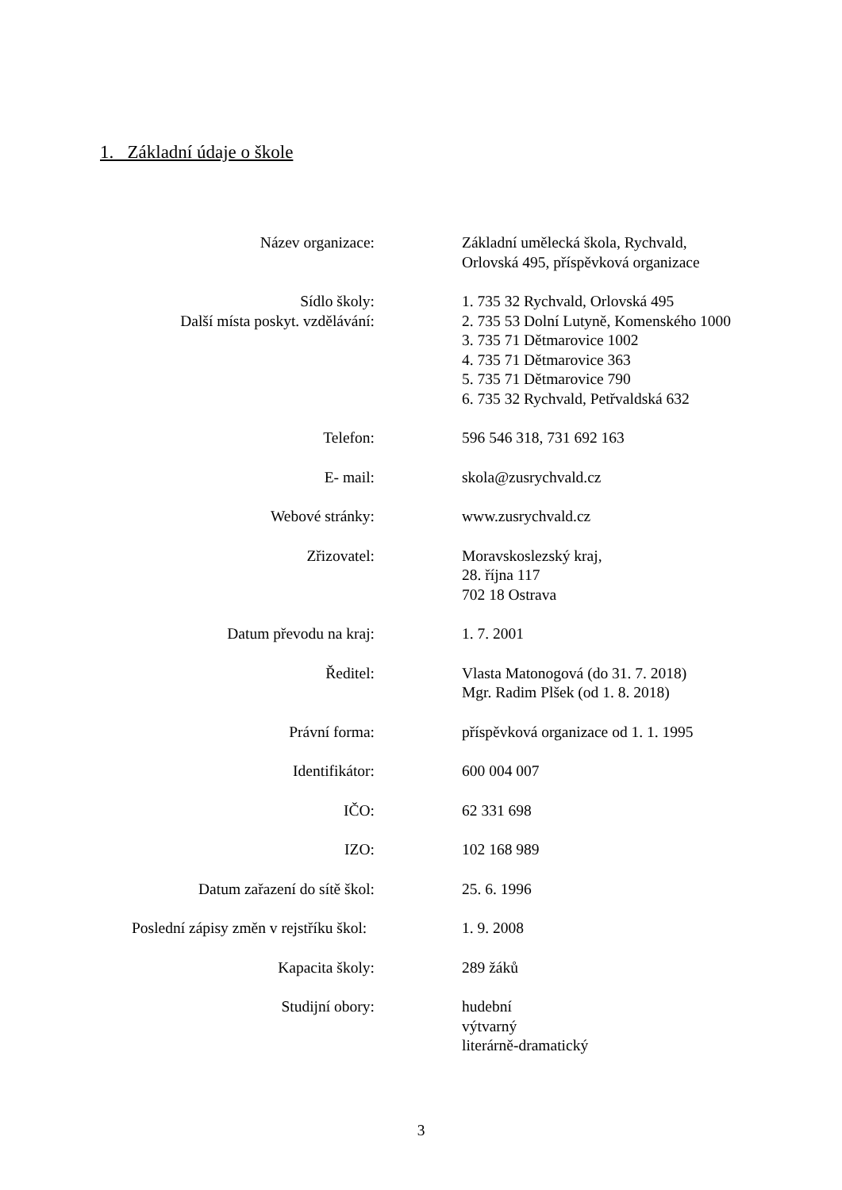1. Základní údaje o škole
Název organizace: Základní umělecká škola, Rychvald,
Orlovská 495, příspěvková organizace
Sídlo školy:
Další místa poskyt. vzdělávání:
1. 735 32 Rychvald, Orlovská 495
2. 735 53 Dolní Lutyně, Komenského 1000
3. 735 71 Dětmarovice 1002
4. 735 71 Dětmarovice 363
5. 735 71 Dětmarovice 790
6. 735 32 Rychvald, Petřvaldská 632
Telefon: 596 546 318, 731 692 163
E- mail: skola@zusrychvald.cz
Webové stránky: www.zusrychvald.cz
Zřizovatel: Moravskoslezský kraj,
28. října 117
702 18 Ostrava
Datum převodu na kraj: 1. 7. 2001
Ředitel: Vlasta Matonogová (do 31. 7. 2018)
Mgr. Radim Plšek (od 1. 8. 2018)
Právní forma: příspěvková organizace od 1. 1. 1995
Identifikátor: 600 004 007
IČO: 62 331 698
IZO: 102 168 989
Datum zařazení do sítě škol: 25. 6. 1996
Poslední zápisy změn v rejstříku škol: 1. 9. 2008
Kapacita školy: 289 žáků
Studijní obory: hudební
výtvarný
literárně-dramatický
3